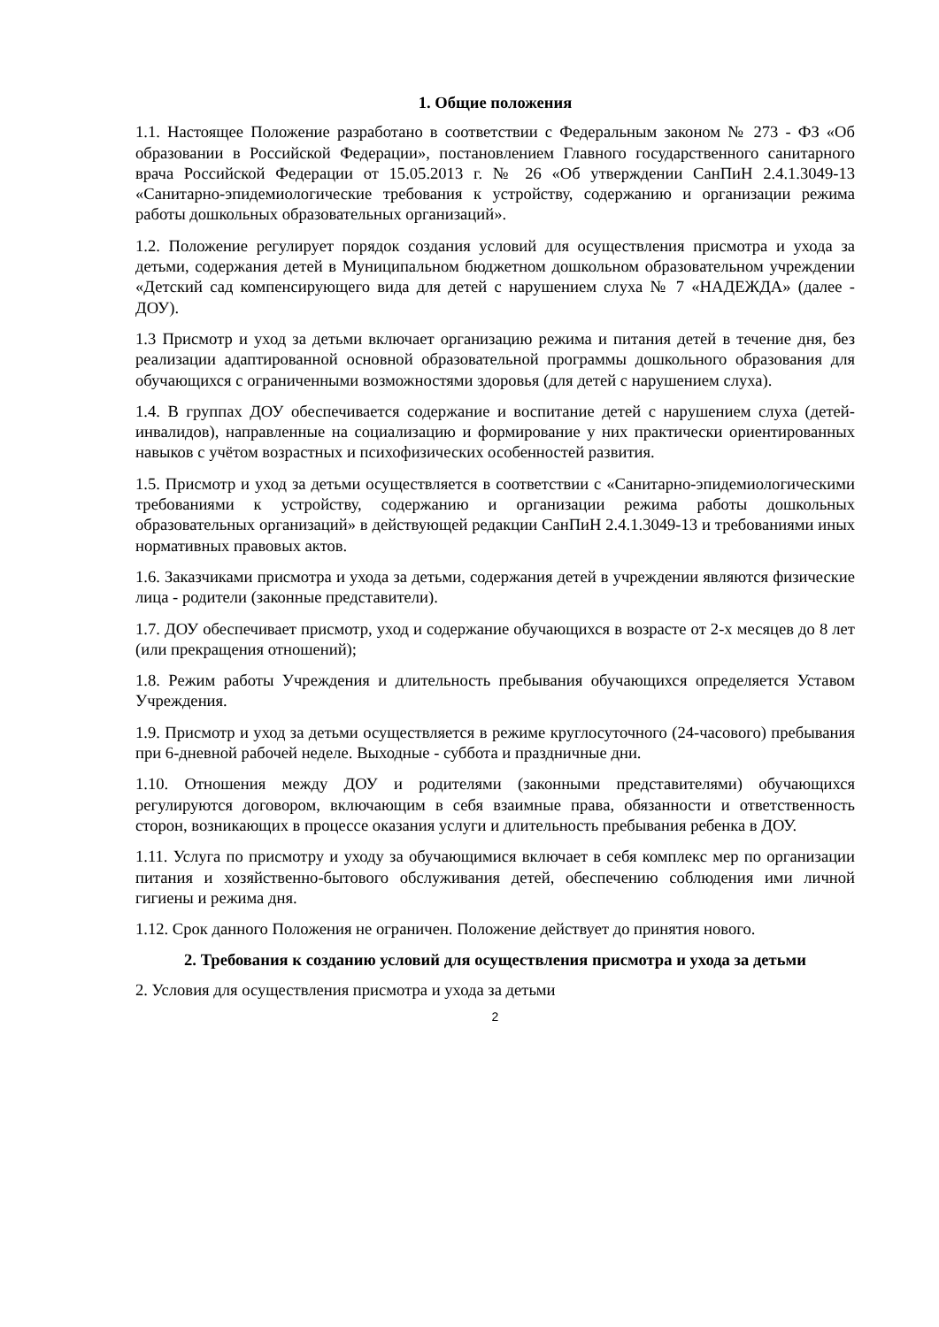1. Общие положения
1.1. Настоящее Положение разработано в соответствии с Федеральным законом № 273 - ФЗ «Об образовании в Российской Федерации», постановлением Главного государственного санитарного врача Российской Федерации от 15.05.2013 г. № 26 «Об утверждении СанПиН 2.4.1.3049-13 «Санитарно-эпидемиологические требования к устройству, содержанию и организации режима работы дошкольных образовательных организаций».
1.2. Положение регулирует порядок создания условий для осуществления присмотра и ухода за детьми, содержания детей в Муниципальном бюджетном дошкольном образовательном учреждении «Детский сад компенсирующего вида для детей с нарушением слуха № 7 «НАДЕЖДА» (далее - ДОУ).
1.3 Присмотр и уход за детьми включает организацию режима и питания детей в течение дня, без реализации адаптированной основной образовательной программы дошкольного образования для обучающихся с ограниченными возможностями здоровья (для детей с нарушением слуха).
1.4. В группах ДОУ обеспечивается содержание и воспитание детей с нарушением слуха (детей-инвалидов), направленные на социализацию и формирование у них практически ориентированных навыков с учётом возрастных и психофизических особенностей развития.
1.5. Присмотр и уход за детьми осуществляется в соответствии с «Санитарно-эпидемиологическими требованиями к устройству, содержанию и организации режима работы дошкольных образовательных организаций» в действующей редакции СанПиН 2.4.1.3049-13 и требованиями иных нормативных правовых актов.
1.6. Заказчиками присмотра и ухода за детьми, содержания детей в учреждении являются физические лица - родители (законные представители).
1.7. ДОУ обеспечивает присмотр, уход и содержание обучающихся в возрасте от 2-х месяцев до 8 лет (или прекращения отношений);
1.8. Режим работы Учреждения и длительность пребывания обучающихся определяется Уставом Учреждения.
1.9. Присмотр и уход за детьми осуществляется в режиме круглосуточного (24-часового) пребывания при 6-дневной рабочей неделе. Выходные - суббота и праздничные дни.
1.10. Отношения между ДОУ и родителями (законными представителями) обучающихся регулируются договором, включающим в себя взаимные права, обязанности и ответственность сторон, возникающих в процессе оказания услуги и длительность пребывания ребенка в ДОУ.
1.11. Услуга по присмотру и уходу за обучающимися включает в себя комплекс мер по организации питания и хозяйственно-бытового обслуживания детей, обеспечению соблюдения ими личной гигиены и режима дня.
1.12. Срок данного Положения не ограничен. Положение действует до принятия нового.
2. Требования к созданию условий для осуществления присмотра и ухода за детьми
2. Условия для осуществления присмотра и ухода за детьми
2